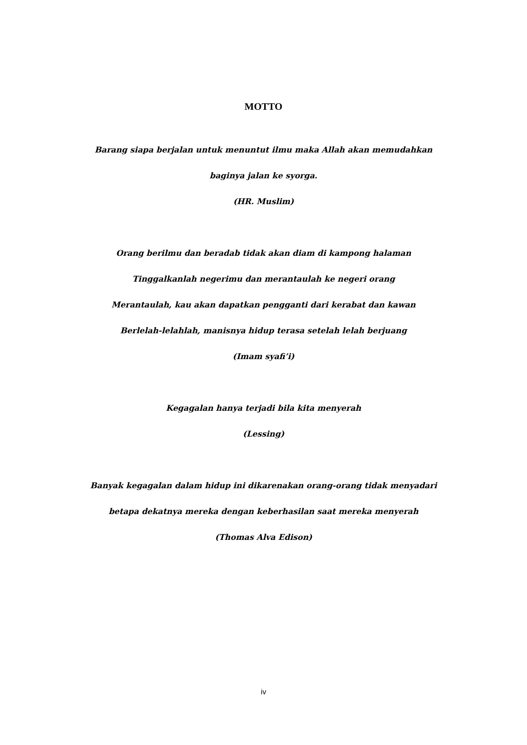MOTTO
Barang siapa berjalan untuk menuntut ilmu maka Allah akan memudahkan
baginya jalan ke syorga.
(HR. Muslim)
Orang berilmu dan beradab tidak akan diam di kampong halaman
Tinggalkanlah negerimu dan merantaulah ke negeri orang
Merantaulah, kau akan dapatkan pengganti dari kerabat dan kawan
Berlelah-lelahlah, manisnya hidup terasa setelah lelah berjuang
(Imam syafi’i)
Kegagalan hanya terjadi bila kita menyerah
(Lessing)
Banyak kegagalan dalam hidup ini dikarenakan orang-orang tidak menyadari
betapa dekatnya mereka dengan keberhasilan saat mereka menyerah
(Thomas Alva Edison)
iv